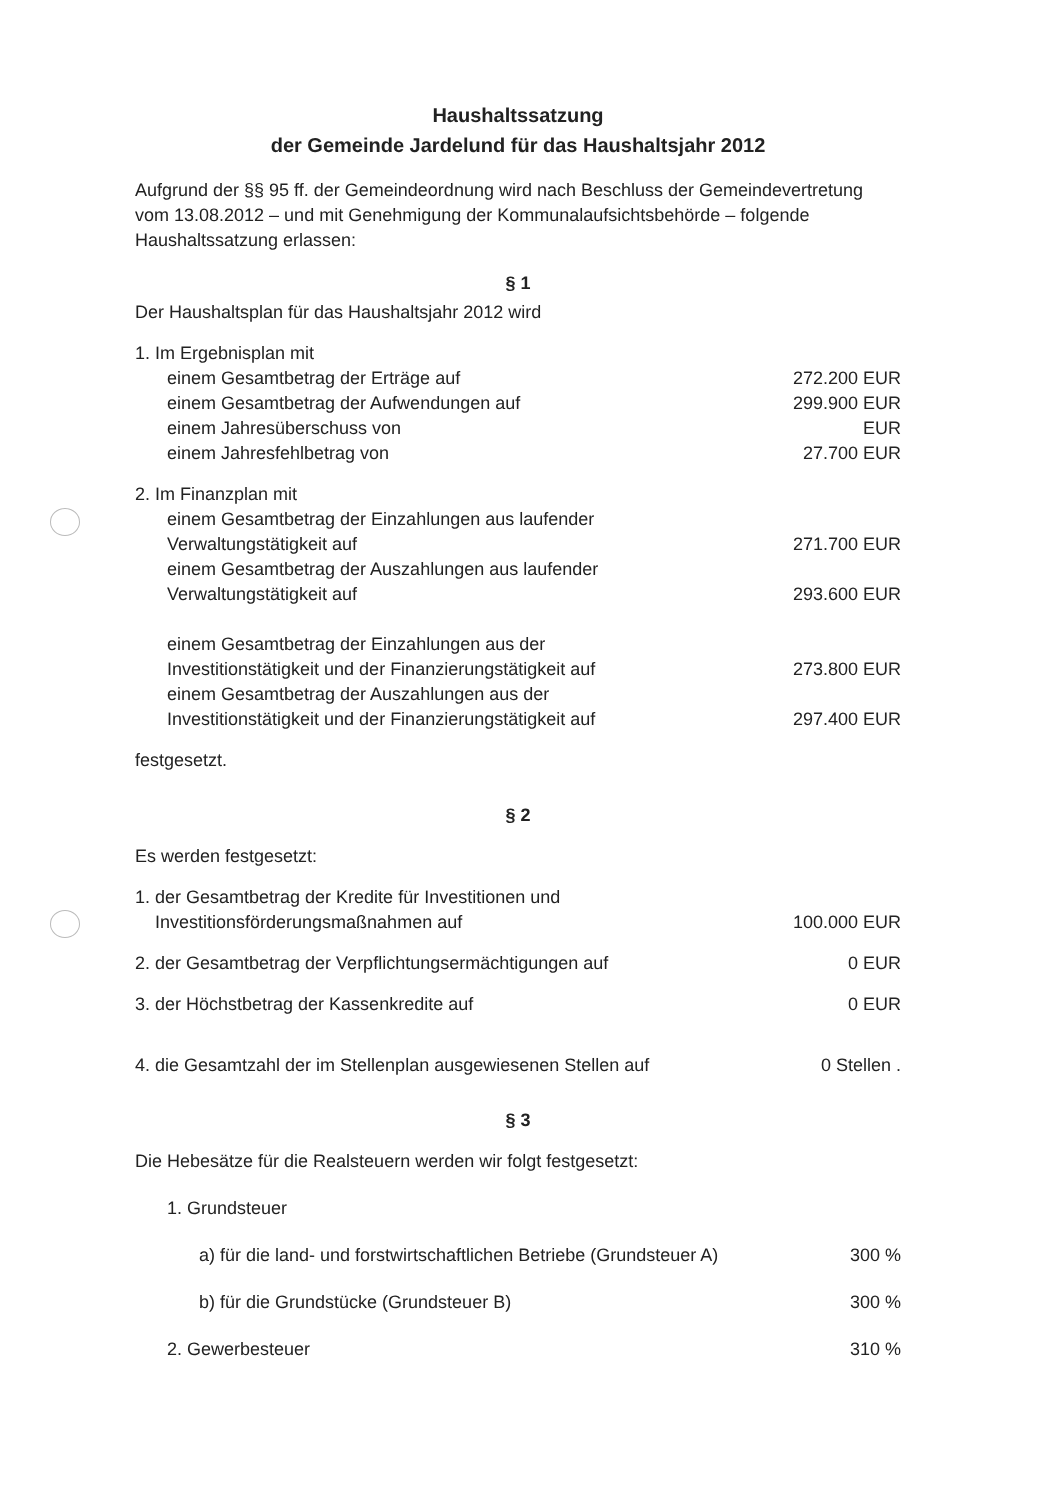Haushaltssatzung
der Gemeinde Jardelund für das Haushaltsjahr 2012
Aufgrund der §§ 95 ff. der Gemeindeordnung wird nach Beschluss der Gemeindevertretung vom 13.08.2012 – und mit Genehmigung der Kommunalaufsichtsbehörde – folgende Haushaltssatzung erlassen:
§ 1
Der Haushaltsplan für das Haushaltsjahr 2012 wird
1. Im Ergebnisplan mit
einem Gesamtbetrag der Erträge auf 272.200 EUR
einem Gesamtbetrag der Aufwendungen auf 299.900 EUR
einem Jahresüberschuss von EUR
einem Jahresfehlbetrag von 27.700 EUR
2. Im Finanzplan mit
einem Gesamtbetrag der Einzahlungen aus laufender
Verwaltungstätigkeit auf 271.700 EUR
einem Gesamtbetrag der Auszahlungen aus laufender
Verwaltungstätigkeit auf 293.600 EUR
einem Gesamtbetrag der Einzahlungen aus der
Investitionstätigkeit und der Finanzierungstätigkeit auf 273.800 EUR
einem Gesamtbetrag der Auszahlungen aus der
Investitionstätigkeit und der Finanzierungstätigkeit auf 297.400 EUR
festgesetzt.
§ 2
Es werden festgesetzt:
1. der Gesamtbetrag der Kredite für Investitionen und
Investitionsförderungsmaßnahmen auf 100.000 EUR
2. der Gesamtbetrag der Verpflichtungsermächtigungen auf 0 EUR
3. der Höchstbetrag der Kassenkredite auf 0 EUR
4. die Gesamtzahl der im Stellenplan ausgewiesenen Stellen auf 0 Stellen .
§ 3
Die Hebesätze für die Realsteuern werden wir folgt festgesetzt:
1. Grundsteuer
a) für die land- und forstwirtschaftlichen Betriebe (Grundsteuer A) 300 %
b) für die Grundstücke (Grundsteuer B) 300 %
2. Gewerbesteuer 310 %